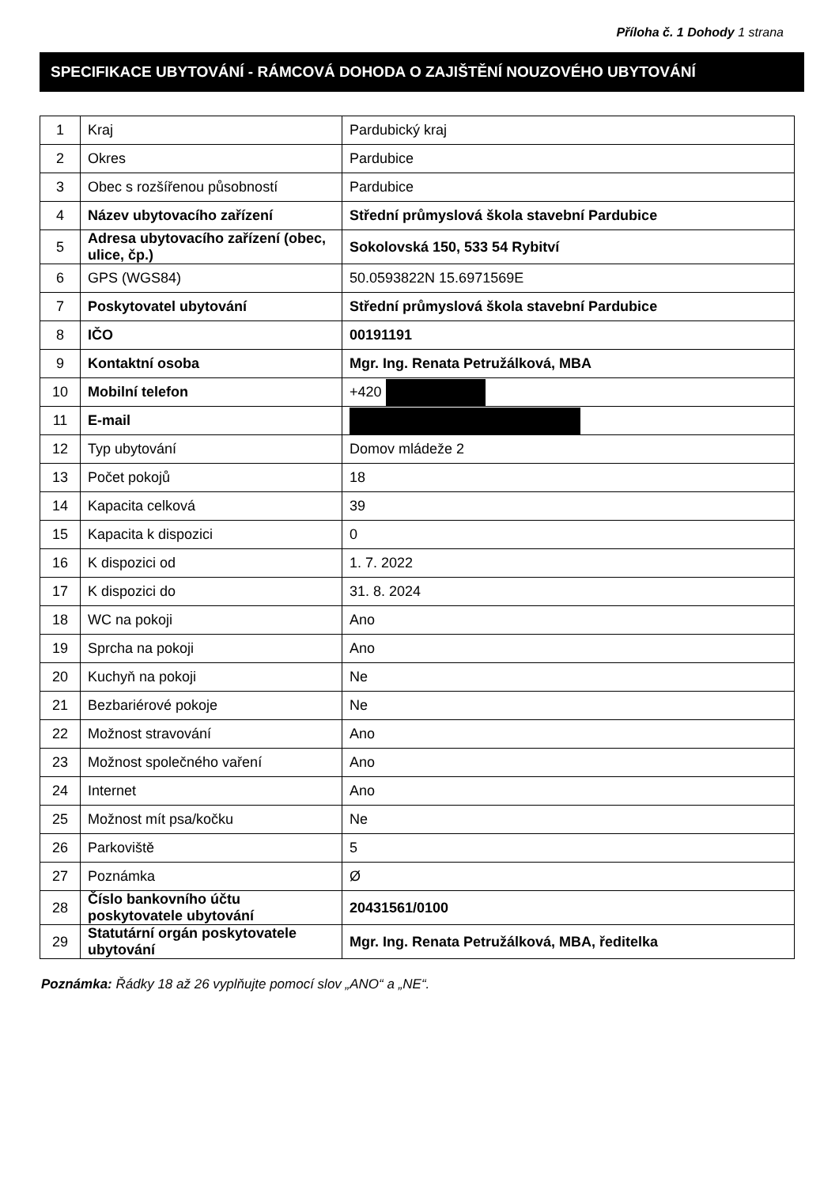Příloha č. 1 Dohody 1 strana
SPECIFIKACE UBYTOVÁNÍ - RÁMCOVÁ DOHODA O ZAJIŠTĚNÍ NOUZOVÉHO UBYTOVÁNÍ
| 1 | Kraj | Pardubický kraj |
| 2 | Okres | Pardubice |
| 3 | Obec s rozšířenou působností | Pardubice |
| 4 | Název ubytovacího zařízení | Střední průmyslová škola stavební Pardubice |
| 5 | Adresa ubytovacího zařízení (obec, ulice, čp.) | Sokolovská 150, 533 54 Rybitví |
| 6 | GPS (WGS84) | 50.0593822N 15.6971569E |
| 7 | Poskytovatel ubytování | Střední průmyslová škola stavební Pardubice |
| 8 | IČO | 00191191 |
| 9 | Kontaktní osoba | Mgr. Ing. Renata Petružálková, MBA |
| 10 | Mobilní telefon | +420 |
| 11 | E-mail | |
| 12 | Typ ubytování | Domov mládeže 2 |
| 13 | Počet pokojů | 18 |
| 14 | Kapacita celková | 39 |
| 15 | Kapacita k dispozici | 0 |
| 16 | K dispozici od | 1. 7. 2022 |
| 17 | K dispozici do | 31. 8. 2024 |
| 18 | WC na pokoji | Ano |
| 19 | Sprcha na pokoji | Ano |
| 20 | Kuchyň na pokoji | Ne |
| 21 | Bezbariérové pokoje | Ne |
| 22 | Možnost stravování | Ano |
| 23 | Možnost společného vaření | Ano |
| 24 | Internet | Ano |
| 25 | Možnost mít psa/kočku | Ne |
| 26 | Parkoviště | 5 |
| 27 | Poznámka | Ø |
| 28 | Číslo bankovního účtu poskytovatele ubytování | 20431561/0100 |
| 29 | Statutární orgán poskytovatele ubytování | Mgr. Ing. Renata Petružálková, MBA, ředitelka |
Poznámka: Řádky 18 až 26 vyplňujte pomocí slov „ANO“ a „NE“.